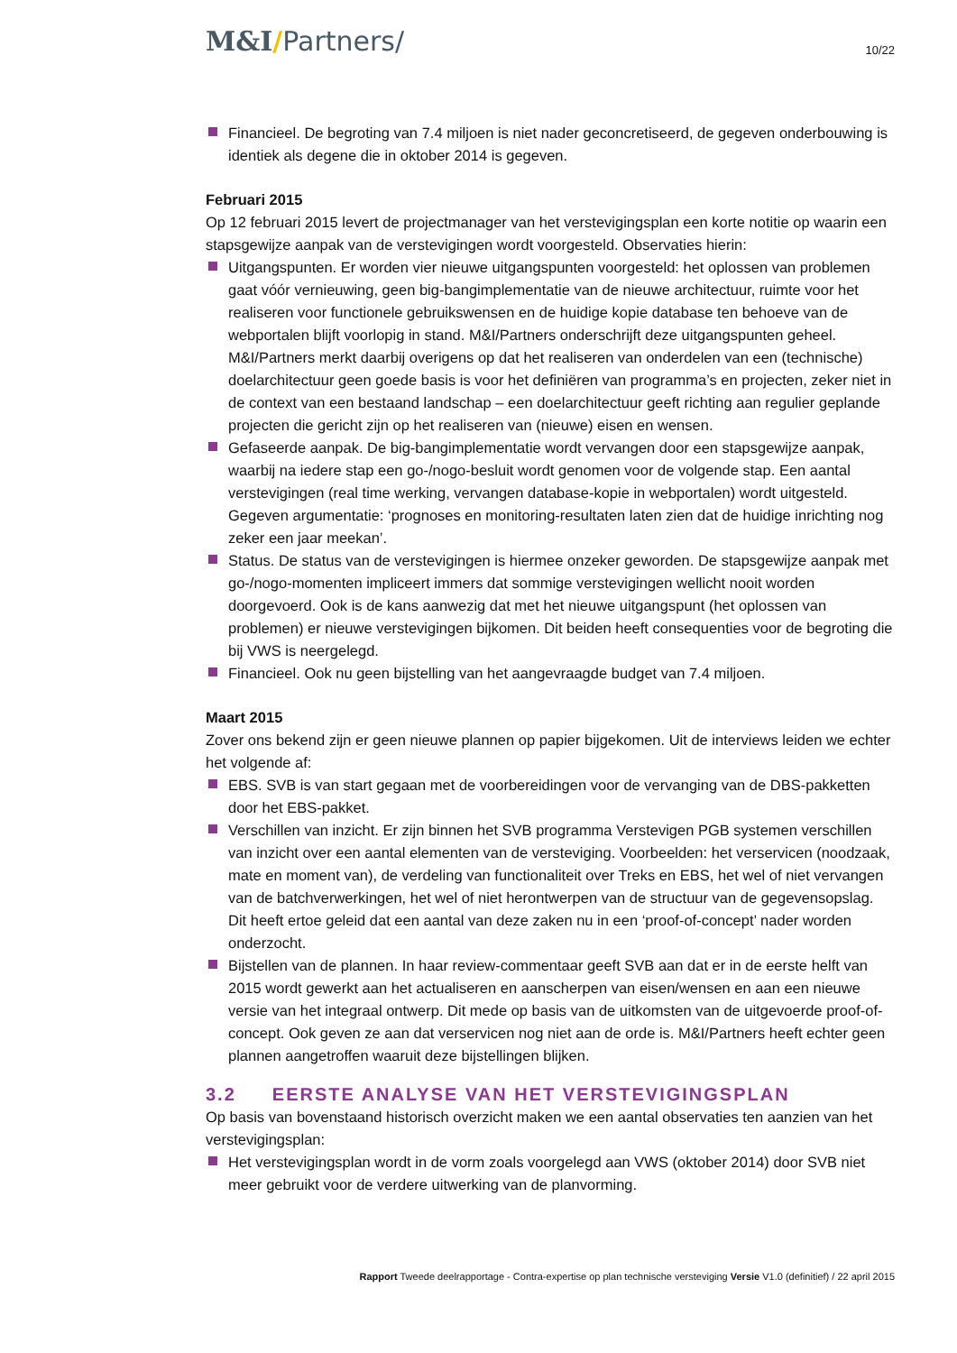M&I/Partners/
10/22
Financieel. De begroting van 7.4 miljoen is niet nader geconcretiseerd, de gegeven onderbouwing is identiek als degene die in oktober 2014 is gegeven.
Februari 2015
Op 12 februari 2015 levert de projectmanager van het verstevigingsplan een korte notitie op waarin een stapsgewijze aanpak van de verstevigingen wordt voorgesteld. Observaties hierin:
Uitgangspunten. Er worden vier nieuwe uitgangspunten voorgesteld: het oplossen van problemen gaat vóór vernieuwing, geen big-bangimplementatie van de nieuwe architectuur, ruimte voor het realiseren voor functionele gebruikswensen en de huidige kopie database ten behoeve van de webportalen blijft voorlopig in stand. M&I/Partners onderschrijft deze uitgangspunten geheel. M&I/Partners merkt daarbij overigens op dat het realiseren van onderdelen van een (technische) doelarchitectuur geen goede basis is voor het definiëren van programma’s en projecten, zeker niet in de context van een bestaand landschap – een doelarchitectuur geeft richting aan regulier geplande projecten die gericht zijn op het realiseren van (nieuwe) eisen en wensen.
Gefaseerde aanpak. De big-bangimplementatie wordt vervangen door een stapsgewijze aanpak, waarbij na iedere stap een go-/nogo-besluit wordt genomen voor de volgende stap. Een aantal verstevigingen (real time werking, vervangen database-kopie in webportalen) wordt uitgesteld. Gegeven argumentatie: ‘prognoses en monitoring-resultaten laten zien dat de huidige inrichting nog zeker een jaar meekan’.
Status. De status van de verstevigingen is hiermee onzeker geworden. De stapsgewijze aanpak met go-/nogo-momenten impliceert immers dat sommige verstevigingen wellicht nooit worden doorgevoerd. Ook is de kans aanwezig dat met het nieuwe uitgangspunt (het oplossen van problemen) er nieuwe verstevigingen bijkomen. Dit beiden heeft consequenties voor de begroting die bij VWS is neergelegd.
Financieel. Ook nu geen bijstelling van het aangevraagde budget van 7.4 miljoen.
Maart 2015
Zover ons bekend zijn er geen nieuwe plannen op papier bijgekomen. Uit de interviews leiden we echter het volgende af:
EBS. SVB is van start gegaan met de voorbereidingen voor de vervanging van de DBS-pakketten door het EBS-pakket.
Verschillen van inzicht. Er zijn binnen het SVB programma Verstevigen PGB systemen verschillen van inzicht over een aantal elementen van de versteviging. Voorbeelden: het verservicen (noodzaak, mate en moment van), de verdeling van functionaliteit over Treks en EBS, het wel of niet vervangen van de batchverwerkingen, het wel of niet herontwerpen van de structuur van de gegevensopslag. Dit heeft ertoe geleid dat een aantal van deze zaken nu in een ‘proof-of-concept’ nader worden onderzocht.
Bijstellen van de plannen. In haar review-commentaar geeft SVB aan dat er in de eerste helft van 2015 wordt gewerkt aan het actualiseren en aanscherpen van eisen/wensen en aan een nieuwe versie van het integraal ontwerp. Dit mede op basis van de uitkomsten van de uitgevoerde proof-of-concept. Ook geven ze aan dat verservicen nog niet aan de orde is. M&I/Partners heeft echter geen plannen aangetroffen waaruit deze bijstellingen blijken.
3.2 EERSTE ANALYSE VAN HET VERSTEVIGINGSPLAN
Op basis van bovenstaand historisch overzicht maken we een aantal observaties ten aanzien van het verstevigingsplan:
Het verstevigingsplan wordt in de vorm zoals voorgelegd aan VWS (oktober 2014) door SVB niet meer gebruikt voor de verdere uitwerking van de planvorming.
Rapport Tweede deelrapportage - Contra-expertise op plan technische versteviging Versie V1.0 (definitief) / 22 april 2015